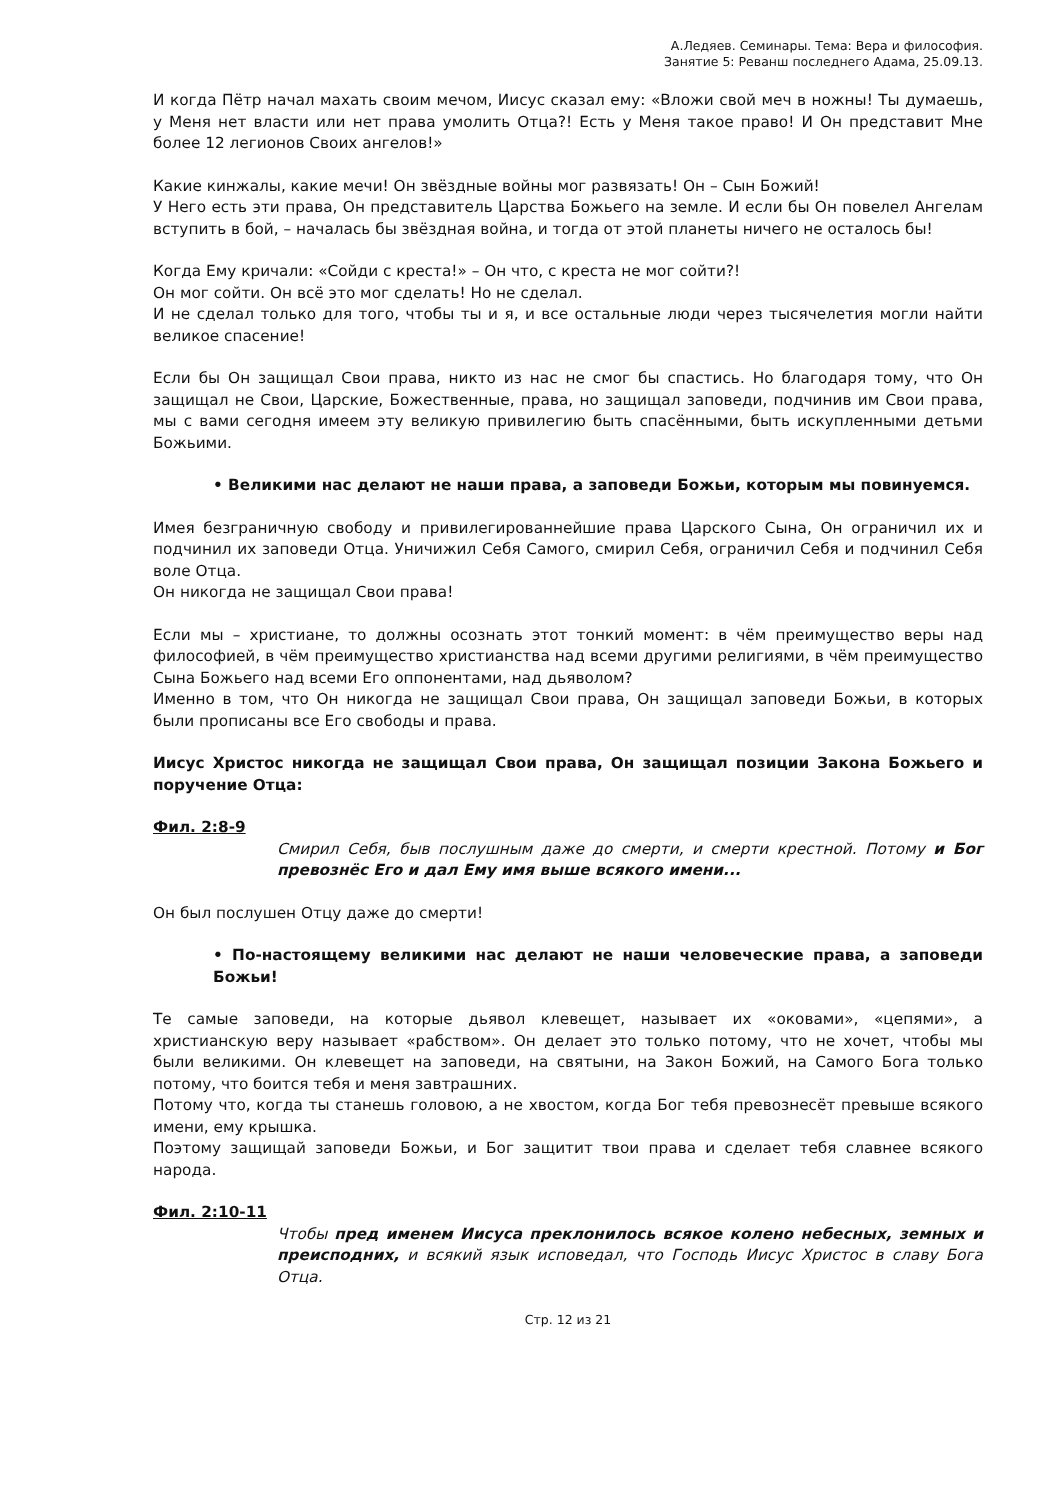А.Ледяев. Семинары. Тема: Вера и философия.
Занятие 5: Реванш последнего Адама, 25.09.13.
И когда Пётр начал махать своим мечом, Иисус сказал ему: «Вложи свой меч в ножны! Ты думаешь, у Меня нет власти или нет права умолить Отца?! Есть у Меня такое право! И Он представит Мне более 12 легионов Своих ангелов!»
Какие кинжалы, какие мечи! Он звёздные войны мог развязать! Он – Сын Божий!
У Него есть эти права, Он представитель Царства Божьего на земле. И если бы Он повелел Ангелам вступить в бой, – началась бы звёздная война, и тогда от этой планеты ничего не осталось бы!
Когда Ему кричали: «Сойди с креста!» – Он что, с креста не мог сойти?!
Он мог сойти. Он всё это мог сделать! Но не сделал.
И не сделал только для того, чтобы ты и я, и все остальные люди через тысячелетия могли найти великое спасение!
Если бы Он защищал Свои права, никто из нас не смог бы спастись. Но благодаря тому, что Он защищал не Свои, Царские, Божественные, права, но защищал заповеди, подчинив им Свои права, мы с вами сегодня имеем эту великую привилегию быть спасёнными, быть искупленными детьми Божьими.
• Великими нас делают не наши права, а заповеди Божьи, которым мы повинуемся.
Имея безграничную свободу и привилегированнейшие права Царского Сына, Он ограничил их и подчинил их заповеди Отца. Уничижил Себя Самого, смирил Себя, ограничил Себя и подчинил Себя воле Отца.
Он никогда не защищал Свои права!
Если мы – христиане, то должны осознать этот тонкий момент: в чём преимущество веры над философией, в чём преимущество христианства над всеми другими религиями, в чём преимущество Сына Божьего над всеми Его оппонентами, над дьяволом?
Именно в том, что Он никогда не защищал Свои права, Он защищал заповеди Божьи, в которых были прописаны все Его свободы и права.
Иисус Христос никогда не защищал Свои права, Он защищал позиции Закона Божьего и поручение Отца:
Фил. 2:8-9
Смирил Себя, быв послушным даже до смерти, и смерти крестной. Потому и Бог превознёс Его и дал Ему имя выше всякого имени...
Он был послушен Отцу даже до смерти!
• По-настоящему великими нас делают не наши человеческие права, а заповеди Божьи!
Те самые заповеди, на которые дьявол клевещет, называет их «оковами», «цепями», а христианскую веру называет «рабством». Он делает это только потому, что не хочет, чтобы мы были великими. Он клевещет на заповеди, на святыни, на Закон Божий, на Самого Бога только потому, что боится тебя и меня завтрашних.
Потому что, когда ты станешь головою, а не хвостом, когда Бог тебя превознесёт превыше всякого имени, ему крышка.
Поэтому защищай заповеди Божьи, и Бог защитит твои права и сделает тебя славнее всякого народа.
Фил. 2:10-11
Чтобы пред именем Иисуса преклонилось всякое колено небесных, земных и преисподних, и всякий язык исповедал, что Господь Иисус Христос в славу Бога Отца.
Стр. 12 из 21